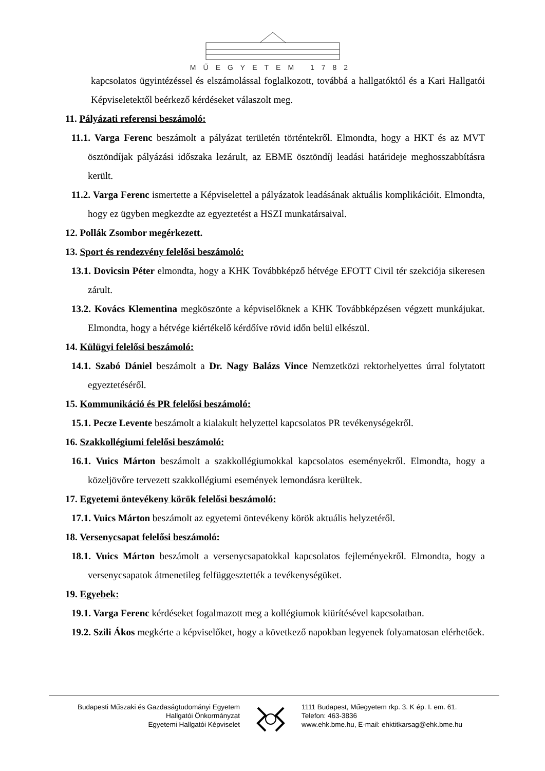MŰEGYETEM 1782
kapcsolatos ügyintézéssel és elszámolással foglalkozott, továbbá a hallgatóktól és a Kari Hallgatói Képviseletektől beérkező kérdéseket válaszolt meg.
11. Pályázati referensi beszámoló:
11.1. Varga Ferenc beszámolt a pályázat területén történtekről. Elmondta, hogy a HKT és az MVT ösztöndíjak pályázási időszaka lezárult, az EBME ösztöndíj leadási határideje meghosszabbításra került.
11.2. Varga Ferenc ismertette a Képviselettel a pályázatok leadásának aktuális komplikációit. Elmondta, hogy ez ügyben megkezdte az egyeztetést a HSZI munkatársaival.
12. Pollák Zsombor megérkezett.
13. Sport és rendezvény felelősi beszámoló:
13.1. Dovicsin Péter elmondta, hogy a KHK Továbbképző hétvége EFOTT Civil tér szekciója sikeresen zárult.
13.2. Kovács Klementina megköszönte a képviselőknek a KHK Továbbképzésen végzett munkájukat. Elmondta, hogy a hétvége kiértékelő kérdőíve rövid időn belül elkészül.
14. Külügyi felelősi beszámoló:
14.1. Szabó Dániel beszámolt a Dr. Nagy Balázs Vince Nemzetközi rektorhelyettes úrral folytatott egyeztetéséről.
15. Kommunikáció és PR felelősi beszámoló:
15.1. Pecze Levente beszámolt a kialakult helyzettel kapcsolatos PR tevékenységekről.
16. Szakkollégiumi felelősi beszámoló:
16.1. Vuics Márton beszámolt a szakkollégiumokkal kapcsolatos eseményekről. Elmondta, hogy a közeljövőre tervezett szakkollégiumi események lemondásra kerültek.
17. Egyetemi öntevékeny körök felelősi beszámoló:
17.1. Vuics Márton beszámolt az egyetemi öntevékeny körök aktuális helyzetéről.
18. Versenycsapat felelősi beszámoló:
18.1. Vuics Márton beszámolt a versenycsapatokkal kapcsolatos fejleményekről. Elmondta, hogy a versenycsapatok átmenetileg felfüggesztették a tevékenységüket.
19. Egyebek:
19.1. Varga Ferenc kérdéseket fogalmazott meg a kollégiumok kiürítésével kapcsolatban.
19.2. Szili Ákos megkérte a képviselőket, hogy a következő napokban legyenek folyamatosan elérhetőek.
Budapesti Műszaki és Gazdaságtudományi Egyetem
Hallgatói Önkormányzat
Egyetemi Hallgatói Képviselet
1111 Budapest, Műegyetem rkp. 3. K ép. I. em. 61.
Telefon: 463-3836
www.ehk.bme.hu, E-mail: ehktitkarsag@ehk.bme.hu